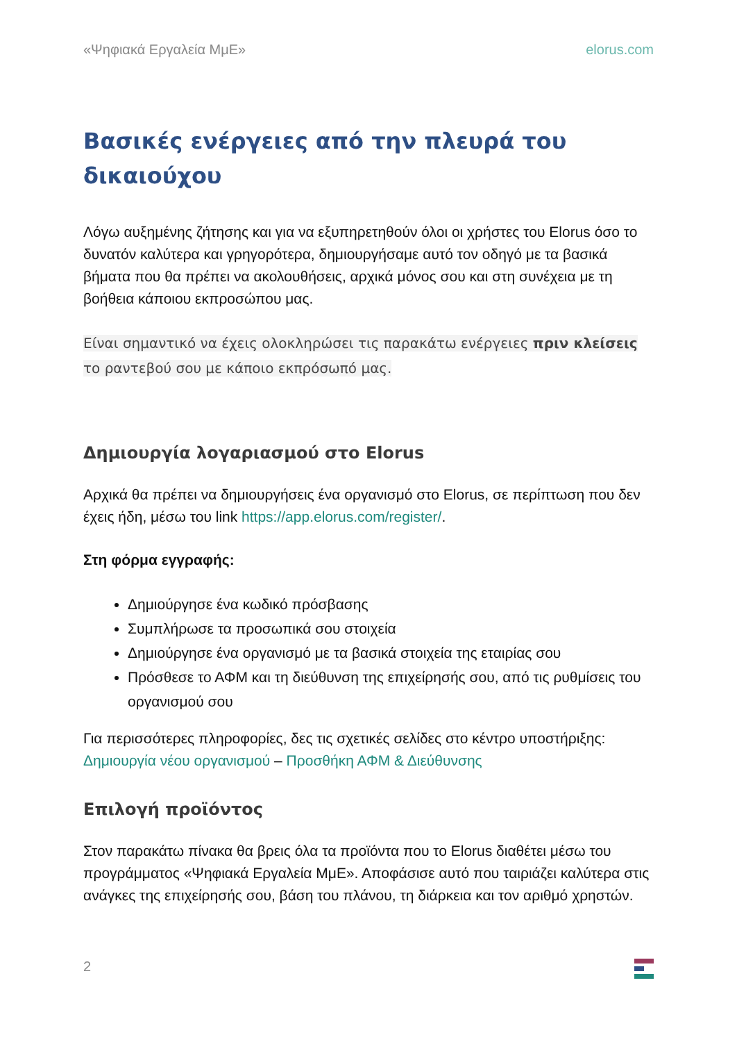«Ψηφιακά Εργαλεία ΜμΕ» elorus.com
Βασικές ενέργειες από την πλευρά του δικαιούχου
Λόγω αυξημένης ζήτησης και για να εξυπηρετηθούν όλοι οι χρήστες του Elorus όσο το δυνατόν καλύτερα και γρηγορότερα, δημιουργήσαμε αυτό τον οδηγό με τα βασικά βήματα που θα πρέπει να ακολουθήσεις, αρχικά μόνος σου και στη συνέχεια με τη βοήθεια κάποιου εκπροσώπου μας.
Είναι σημαντικό να έχεις ολοκληρώσει τις παρακάτω ενέργειες πριν κλείσεις το ραντεβού σου με κάποιο εκπρόσωπό μας.
Δημιουργία λογαριασμού στο Elorus
Αρχικά θα πρέπει να δημιουργήσεις ένα οργανισμό στο Elorus, σε περίπτωση που δεν έχεις ήδη, μέσω του link https://app.elorus.com/register/.
Στη φόρμα εγγραφής:
Δημιούργησε ένα κωδικό πρόσβασης
Συμπλήρωσε τα προσωπικά σου στοιχεία
Δημιούργησε ένα οργανισμό με τα βασικά στοιχεία της εταιρίας σου
Πρόσθεσε το ΑΦΜ και τη διεύθυνση της επιχείρησής σου, από τις ρυθμίσεις του οργανισμού σου
Για περισσότερες πληροφορίες, δες τις σχετικές σελίδες στο κέντρο υποστήριξης: Δημιουργία νέου οργανισμού – Προσθήκη ΑΦΜ & Διεύθυνσης
Επιλογή προϊόντος
Στον παρακάτω πίνακα θα βρεις όλα τα προϊόντα που το Elorus διαθέτει μέσω του προγράμματος «Ψηφιακά Εργαλεία ΜμΕ». Αποφάσισε αυτό που ταιριάζει καλύτερα στις ανάγκες της επιχείρησής σου, βάση του πλάνου, τη διάρκεια και τον αριθμό χρηστών.
2